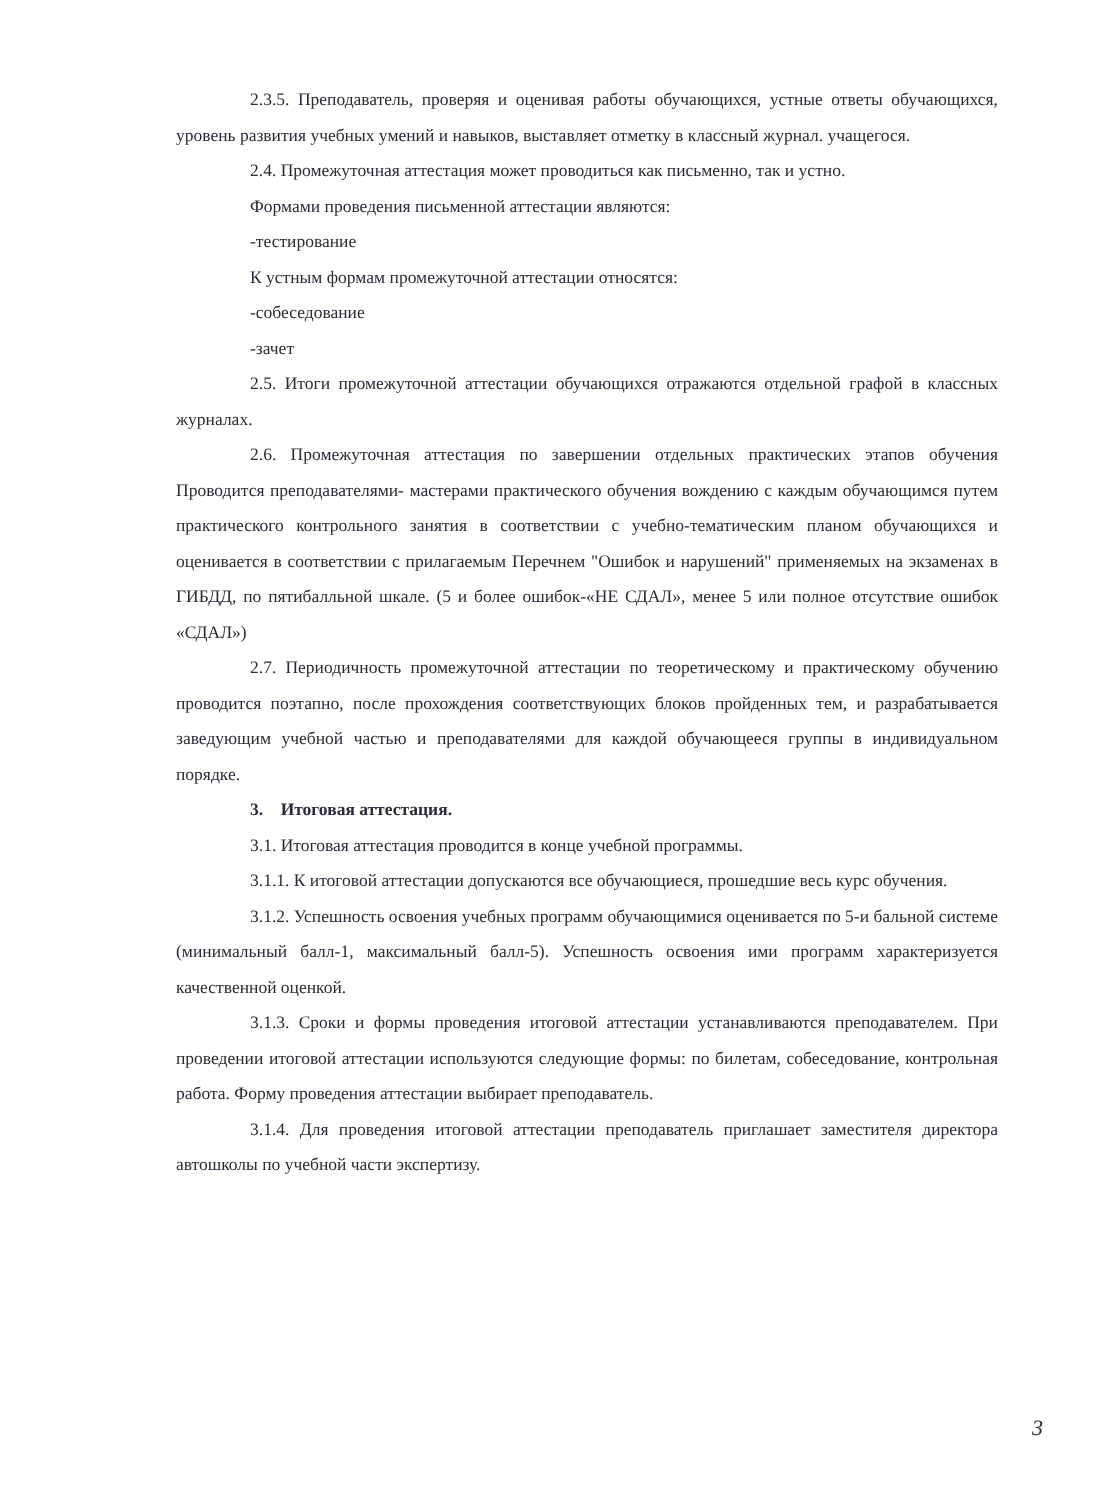2.3.5. Преподаватель, проверяя и оценивая работы обучающихся, устные ответы обучающихся, уровень развития учебных умений и навыков, выставляет отметку в классный журнал. учащегося.
2.4. Промежуточная аттестация может проводиться как письменно, так и устно.
Формами проведения письменной аттестации являются:
-тестирование
К устным формам промежуточной аттестации относятся:
-собеседование
-зачет
2.5. Итоги промежуточной аттестации обучающихся отражаются отдельной графой в классных журналах.
2.6. Промежуточная аттестация по завершении отдельных практических этапов обучения Проводится преподавателями- мастерами практического обучения вождению с каждым обучающимся путем практического контрольного занятия в соответствии с учебно-тематическим планом обучающихся и оценивается в соответствии с прилагаемым Перечнем "Ошибок и нарушений" применяемых на экзаменах в ГИБДД, по пятибалльной шкале. (5 и более ошибок-«НЕ СДАЛ», менее 5 или полное отсутствие ошибок «СДАЛ»)
2.7. Периодичность промежуточной аттестации по теоретическому и практическому обучению проводится поэтапно, после прохождения соответствующих блоков пройденных тем, и разрабатывается заведующим учебной частью и преподавателями для каждой обучающееся группы в индивидуальном порядке.
3. Итоговая аттестация.
3.1. Итоговая аттестация проводится в конце учебной программы.
3.1.1. К итоговой аттестации допускаются все обучающиеся, прошедшие весь курс обучения.
3.1.2. Успешность освоения учебных программ обучающимися оценивается по 5-и бальной системе (минимальный балл-1, максимальный балл-5). Успешность освоения ими программ характеризуется качественной оценкой.
3.1.3. Сроки и формы проведения итоговой аттестации устанавливаются преподавателем. При проведении итоговой аттестации используются следующие формы: по билетам, собеседование, контрольная работа. Форму проведения аттестации выбирает преподаватель.
3.1.4. Для проведения итоговой аттестации преподаватель приглашает заместителя директора автошколы по учебной части экспертизу.
3